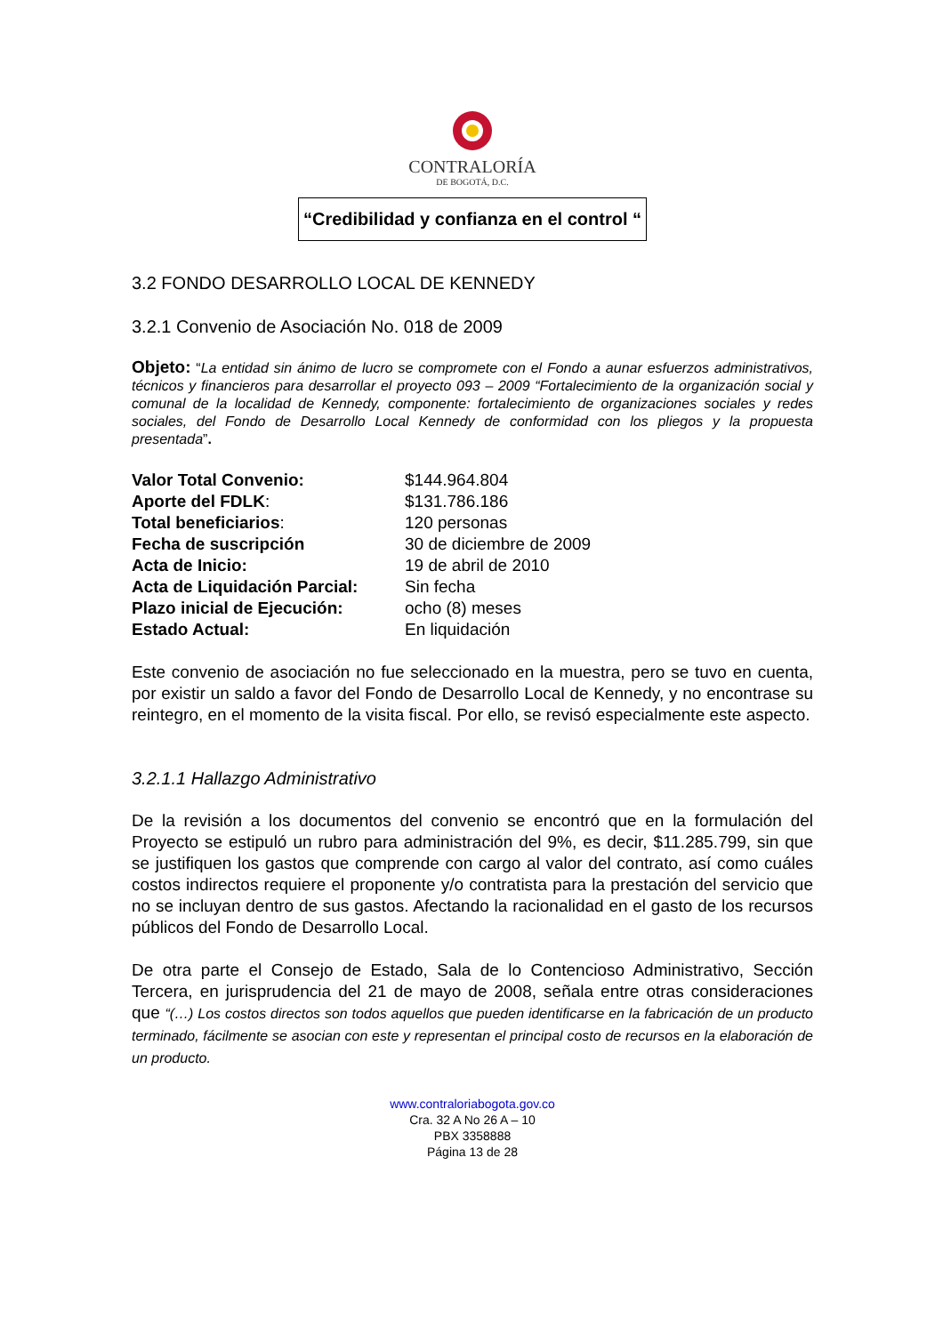CONTRALORÍA
DE BOGOTÁ, D.C.
“Credibilidad y confianza en el control “
3.2 FONDO DESARROLLO LOCAL DE KENNEDY
3.2.1 Convenio de Asociación No. 018 de 2009
Objeto: “La entidad sin ánimo de lucro se compromete con el Fondo a aunar esfuerzos administrativos, técnicos y financieros para desarrollar el proyecto 093 – 2009 “Fortalecimiento de la organización social y comunal de la localidad de Kennedy, componente: fortalecimiento de organizaciones sociales y redes sociales, del Fondo de Desarrollo Local Kennedy de conformidad con los pliegos y la propuesta presentada”.
| Valor Total Convenio: | $144.964.804 |
| Aporte del FDLK : | $131.786.186 |
| Total beneficiarios : | 120 personas |
| Fecha de suscripción | 30 de diciembre de 2009 |
| Acta de Inicio: | 19 de abril de 2010 |
| Acta de Liquidación Parcial: | Sin fecha |
| Plazo inicial de Ejecución: | ocho (8) meses |
| Estado Actual: | En liquidación |
Este convenio de asociación no fue seleccionado en la muestra, pero se tuvo en cuenta, por existir un saldo a favor del Fondo de Desarrollo Local de Kennedy, y no encontrase su reintegro, en el momento de la visita fiscal. Por ello, se revisó especialmente este aspecto.
3.2.1.1 Hallazgo Administrativo
De la revisión a los documentos del convenio se encontró que en la formulación del Proyecto se estipuló un rubro para administración del 9%, es decir, $11.285.799, sin que se justifiquen los gastos que comprende con cargo al valor del contrato, así como cuáles costos indirectos requiere el proponente y/o contratista para la prestación del servicio que no se incluyan dentro de sus gastos. Afectando la racionalidad en el gasto de los recursos públicos del Fondo de Desarrollo Local.
De otra parte el Consejo de Estado, Sala de lo Contencioso Administrativo, Sección Tercera, en jurisprudencia del 21 de mayo de 2008, señala entre otras consideraciones que “(…) Los costos directos son todos aquellos que pueden identificarse en la fabricación de un producto terminado, fácilmente se asocian con este y representan el principal costo de recursos en la elaboración de un producto.
www.contraloriabogota.gov.co
Cra. 32 A No 26 A – 10
PBX 3358888
Página 13 de 28